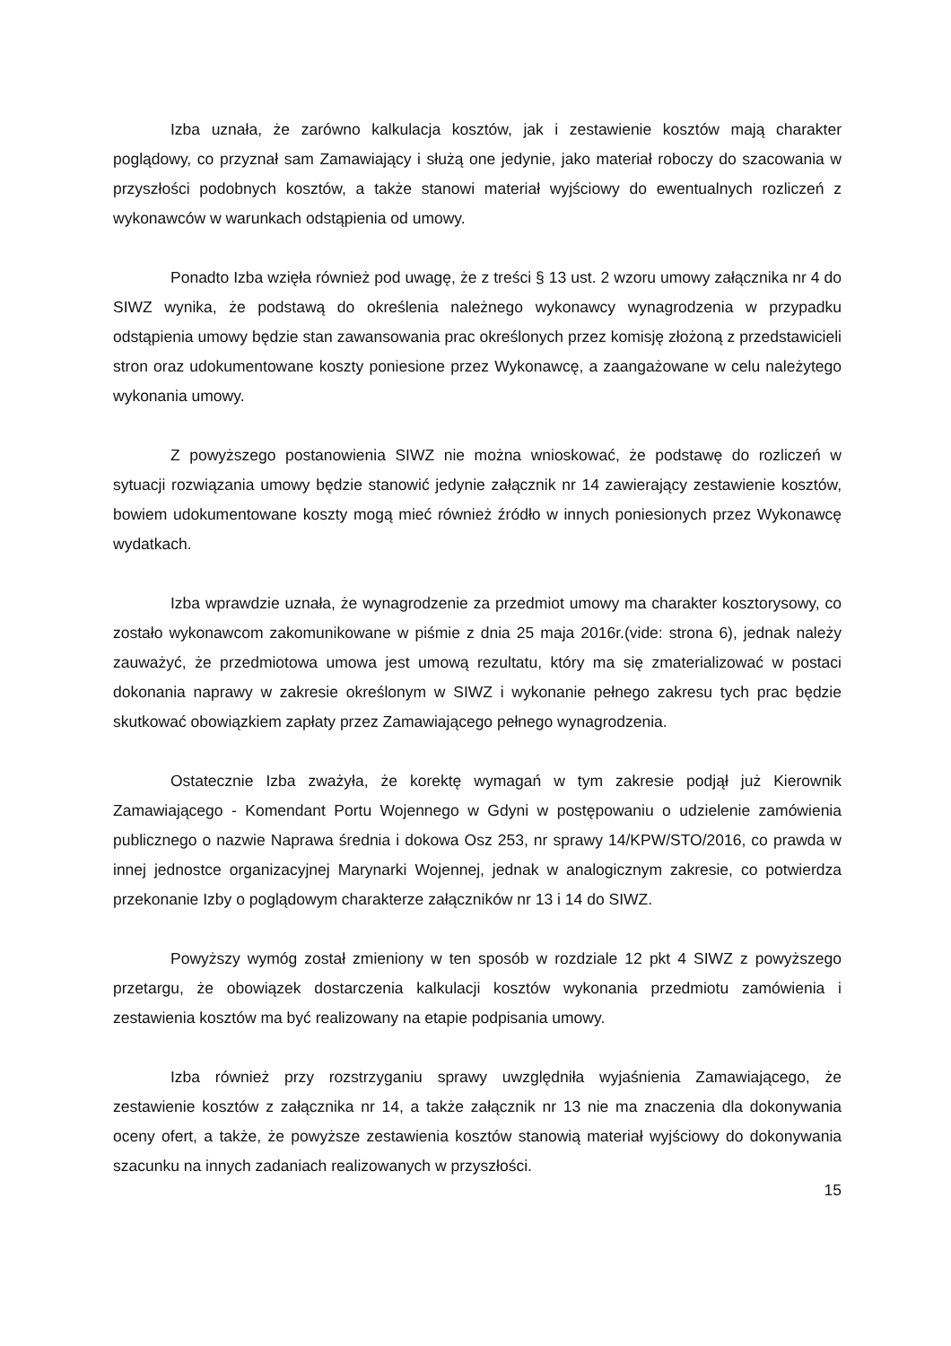Izba uznała, że zarówno kalkulacja kosztów, jak i zestawienie kosztów mają charakter poglądowy, co przyznał sam Zamawiający i służą one jedynie, jako materiał roboczy do szacowania w przyszłości podobnych kosztów, a także stanowi materiał wyjściowy do ewentualnych rozliczeń z wykonawców w warunkach odstąpienia od umowy.
Ponadto Izba wzięła również pod uwagę, że z treści § 13 ust. 2 wzoru umowy załącznika nr 4 do SIWZ wynika, że podstawą do określenia należnego wykonawcy wynagrodzenia w przypadku odstąpienia umowy będzie stan zawansowania prac określonych przez komisję złożoną z przedstawicieli stron oraz udokumentowane koszty poniesione przez Wykonawcę, a zaangażowane w celu należytego wykonania umowy.
Z powyższego postanowienia SIWZ nie można wnioskować, że podstawę do rozliczeń w sytuacji rozwiązania umowy będzie stanowić jedynie załącznik nr 14 zawierający zestawienie kosztów, bowiem udokumentowane koszty mogą mieć również źródło w innych poniesionych przez Wykonawcę wydatkach.
Izba wprawdzie uznała, że wynagrodzenie za przedmiot umowy ma charakter kosztorysowy, co zostało wykonawcom zakomunikowane w piśmie z dnia 25 maja 2016r.(vide: strona 6), jednak należy zauważyć, że przedmiotowa umowa jest umową rezultatu, który ma się zmaterializować w postaci dokonania naprawy w zakresie określonym w SIWZ i wykonanie pełnego zakresu tych prac będzie skutkować obowiązkiem zapłaty przez Zamawiającego pełnego wynagrodzenia.
Ostatecznie Izba zważyła, że korektę wymagań w tym zakresie podjął już Kierownik Zamawiającego - Komendant Portu Wojennego w Gdyni w postępowaniu o udzielenie zamówienia publicznego o nazwie Naprawa średnia i dokowa Osz 253, nr sprawy 14/KPW/STO/2016, co prawda w innej jednostce organizacyjnej Marynarki Wojennej, jednak w analogicznym zakresie, co potwierdza przekonanie Izby o poglądowym charakterze załączników nr 13 i 14 do SIWZ.
Powyższy wymóg został zmieniony w ten sposób w rozdziale 12 pkt 4 SIWZ z powyższego przetargu, że obowiązek dostarczenia kalkulacji kosztów wykonania przedmiotu zamówienia i zestawienia kosztów ma być realizowany na etapie podpisania umowy.
Izba również przy rozstrzyganiu sprawy uwzględniła wyjaśnienia Zamawiającego, że zestawienie kosztów z załącznika nr 14, a także załącznik nr 13 nie ma znaczenia dla dokonywania oceny ofert, a także, że powyższe zestawienia kosztów stanowią materiał wyjściowy do dokonywania szacunku na innych zadaniach realizowanych w przyszłości.
15